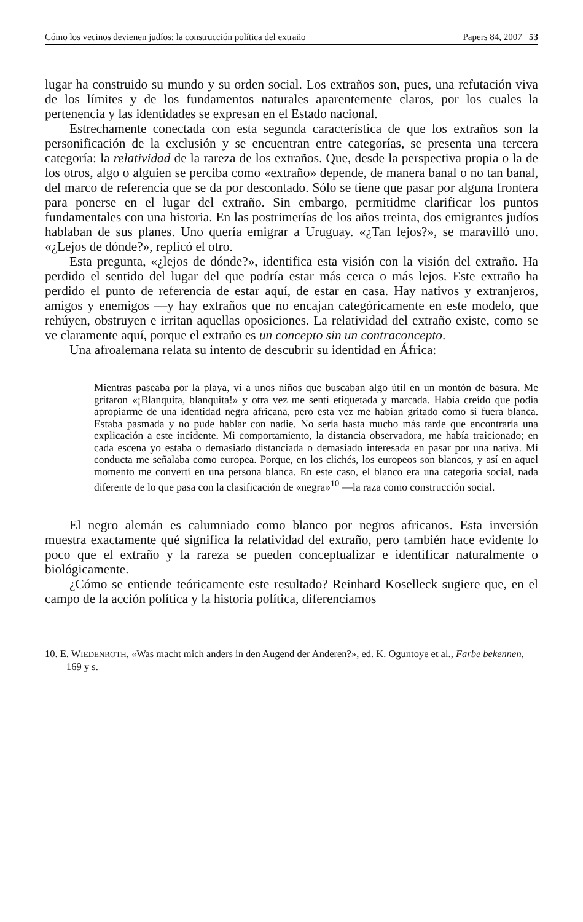Cómo los vecinos devienen judíos: la construcción política del extraño Papers 84, 2007 53
lugar ha construido su mundo y su orden social. Los extraños son, pues, una refutación viva de los límites y de los fundamentos naturales aparentemente claros, por los cuales la pertenencia y las identidades se expresan en el Estado nacional.
Estrechamente conectada con esta segunda característica de que los extraños son la personificación de la exclusión y se encuentran entre categorías, se presenta una tercera categoría: la relatividad de la rareza de los extraños. Que, desde la perspectiva propia o la de los otros, algo o alguien se perciba como «extraño» depende, de manera banal o no tan banal, del marco de referencia que se da por descontado. Sólo se tiene que pasar por alguna frontera para ponerse en el lugar del extraño. Sin embargo, permitidme clarificar los puntos fundamentales con una historia. En las postrimerías de los años treinta, dos emigrantes judíos hablaban de sus planes. Uno quería emigrar a Uruguay. «¿Tan lejos?», se maravilló uno. «¿Lejos de dónde?», replicó el otro.
Esta pregunta, «¿lejos de dónde?», identifica esta visión con la visión del extraño. Ha perdido el sentido del lugar del que podría estar más cerca o más lejos. Este extraño ha perdido el punto de referencia de estar aquí, de estar en casa. Hay nativos y extranjeros, amigos y enemigos —y hay extraños que no encajan categóricamente en este modelo, que rehúyen, obstruyen e irritan aquellas oposiciones. La relatividad del extraño existe, como se ve claramente aquí, porque el extraño es un concepto sin un contraconcepto.
Una afroalemana relata su intento de descubrir su identidad en África:
Mientras paseaba por la playa, vi a unos niños que buscaban algo útil en un montón de basura. Me gritaron «¡Blanquita, blanquita!» y otra vez me sentí etiquetada y marcada. Había creído que podía apropiarme de una identidad negra africana, pero esta vez me habían gritado como si fuera blanca. Estaba pasmada y no pude hablar con nadie. No sería hasta mucho más tarde que encontraría una explicación a este incidente. Mi comportamiento, la distancia observadora, me había traicionado; en cada escena yo estaba o demasiado distanciada o demasiado interesada en pasar por una nativa. Mi conducta me señalaba como europea. Porque, en los clichés, los europeos son blancos, y así en aquel momento me convertí en una persona blanca. En este caso, el blanco era una categoría social, nada diferente de lo que pasa con la clasificación de «negra»<sup>10</sup> —la raza como construcción social.
El negro alemán es calumniado como blanco por negros africanos. Esta inversión muestra exactamente qué significa la relatividad del extraño, pero también hace evidente lo poco que el extraño y la rareza se pueden conceptualizar e identificar naturalmente o biológicamente.
¿Cómo se entiende teóricamente este resultado? Reinhard Koselleck sugiere que, en el campo de la acción política y la historia política, diferenciamos
10. E. WIEDENROTH, «Was macht mich anders in den Augend der Anderen?», ed. K. Oguntoye et al., Farbe bekennen, 169 y s.